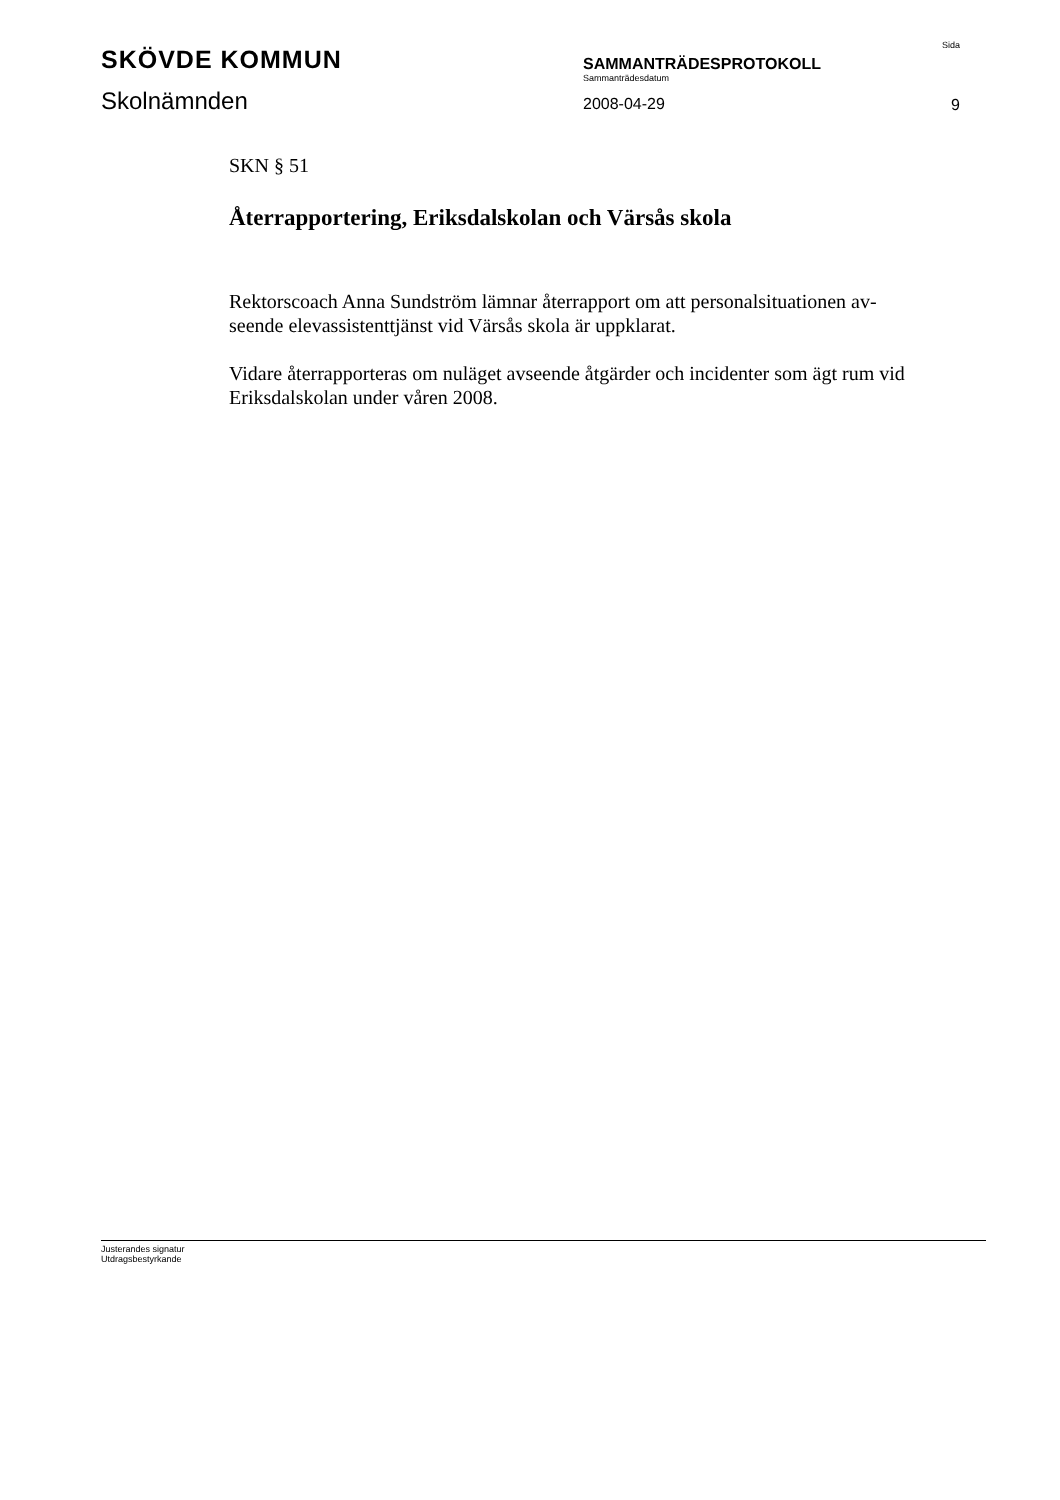SKÖVDE KOMMUN
Skolnämnden
SAMMANTRÄDESPROTOKOLL
Sammanträdesdatum
2008-04-29
Sida
9
SKN § 51
Återrapportering, Eriksdalskolan och Värsås skola
Rektorscoach Anna Sundström lämnar återrapport om att personalsituationen av-seende elevassistenttjänst vid Värsås skola är uppklarat.
Vidare återrapporteras om nuläget avseende åtgärder och incidenter som ägt rum vid Eriksdalskolan under våren 2008.
Justerandes signatur Utdragsbestyrkande